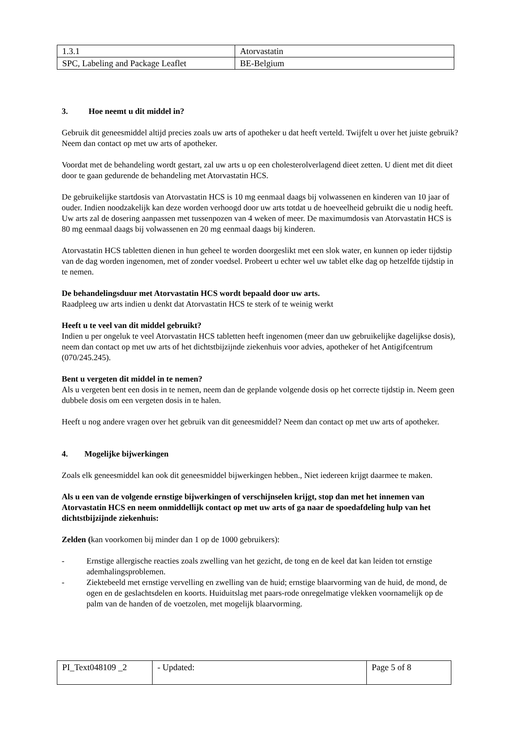| 1.3.1 | Atorvastatin |
| SPC, Labeling and Package Leaflet | BE-Belgium |
3. Hoe neemt u dit middel in?
Gebruik dit geneesmiddel altijd precies zoals uw arts of apotheker u dat heeft verteld. Twijfelt u over het juiste gebruik? Neem dan contact op met uw arts of apotheker.
Voordat met de behandeling wordt gestart, zal uw arts u op een cholesterolverlagend dieet zetten. U dient met dit dieet door te gaan gedurende de behandeling met Atorvastatin HCS.
De gebruikelijke startdosis van Atorvastatin HCS is 10 mg eenmaal daags bij volwassenen en kinderen van 10 jaar of ouder. Indien noodzakelijk kan deze worden verhoogd door uw arts totdat u de hoeveelheid gebruikt die u nodig heeft. Uw arts zal de dosering aanpassen met tussenpozen van 4 weken of meer. De maximumdosis van Atorvastatin HCS is 80 mg eenmaal daags bij volwassenen en 20 mg eenmaal daags bij kinderen.
Atorvastatin HCS tabletten dienen in hun geheel te worden doorgeslikt met een slok water, en kunnen op ieder tijdstip van de dag worden ingenomen, met of zonder voedsel. Probeert u echter wel uw tablet elke dag op hetzelfde tijdstip in te nemen.
De behandelingsduur met Atorvastatin HCS wordt bepaald door uw arts.
Raadpleeg uw arts indien u denkt dat Atorvastatin HCS te sterk of te weinig werkt
Heeft u te veel van dit middel gebruikt?
Indien u per ongeluk te veel Atorvastatin HCS tabletten heeft ingenomen (meer dan uw gebruikelijke dagelijkse dosis), neem dan contact op met uw arts of het dichtstbijzijnde ziekenhuis voor advies, apotheker of het Antigifcentrum (070/245.245).
Bent u vergeten dit middel in te nemen?
Als u vergeten bent een dosis in te nemen, neem dan de geplande volgende dosis op het correcte tijdstip in. Neem geen dubbele dosis om een vergeten dosis in te halen.
Heeft u nog andere vragen over het gebruik van dit geneesmiddel? Neem dan contact op met uw arts of apotheker.
4. Mogelijke bijwerkingen
Zoals elk geneesmiddel kan ook dit geneesmiddel bijwerkingen hebben., Niet iedereen krijgt daarmee te maken.
Als u een van de volgende ernstige bijwerkingen of verschijnselen krijgt, stop dan met het innemen van Atorvastatin HCS en neem onmiddellijk contact op met uw arts of ga naar de spoedafdeling hulp van het dichtstbijzijnde ziekenhuis:
Zelden (kan voorkomen bij minder dan 1 op de 1000 gebruikers):
- Ernstige allergische reacties zoals zwelling van het gezicht, de tong en de keel dat kan leiden tot ernstige ademhalingsproblemen.
- Ziektebeeld met ernstige vervelling en zwelling van de huid; ernstige blaarvorming van de huid, de mond, de ogen en de geslachtsdelen en koorts. Huiduitslag met paars-rode onregelmatige vlekken voornamelijk op de palm van de handen of de voetzolen, met mogelijk blaarvorming.
| PI_Text048109 _2 | - Updated: | Page 5 of 8 |